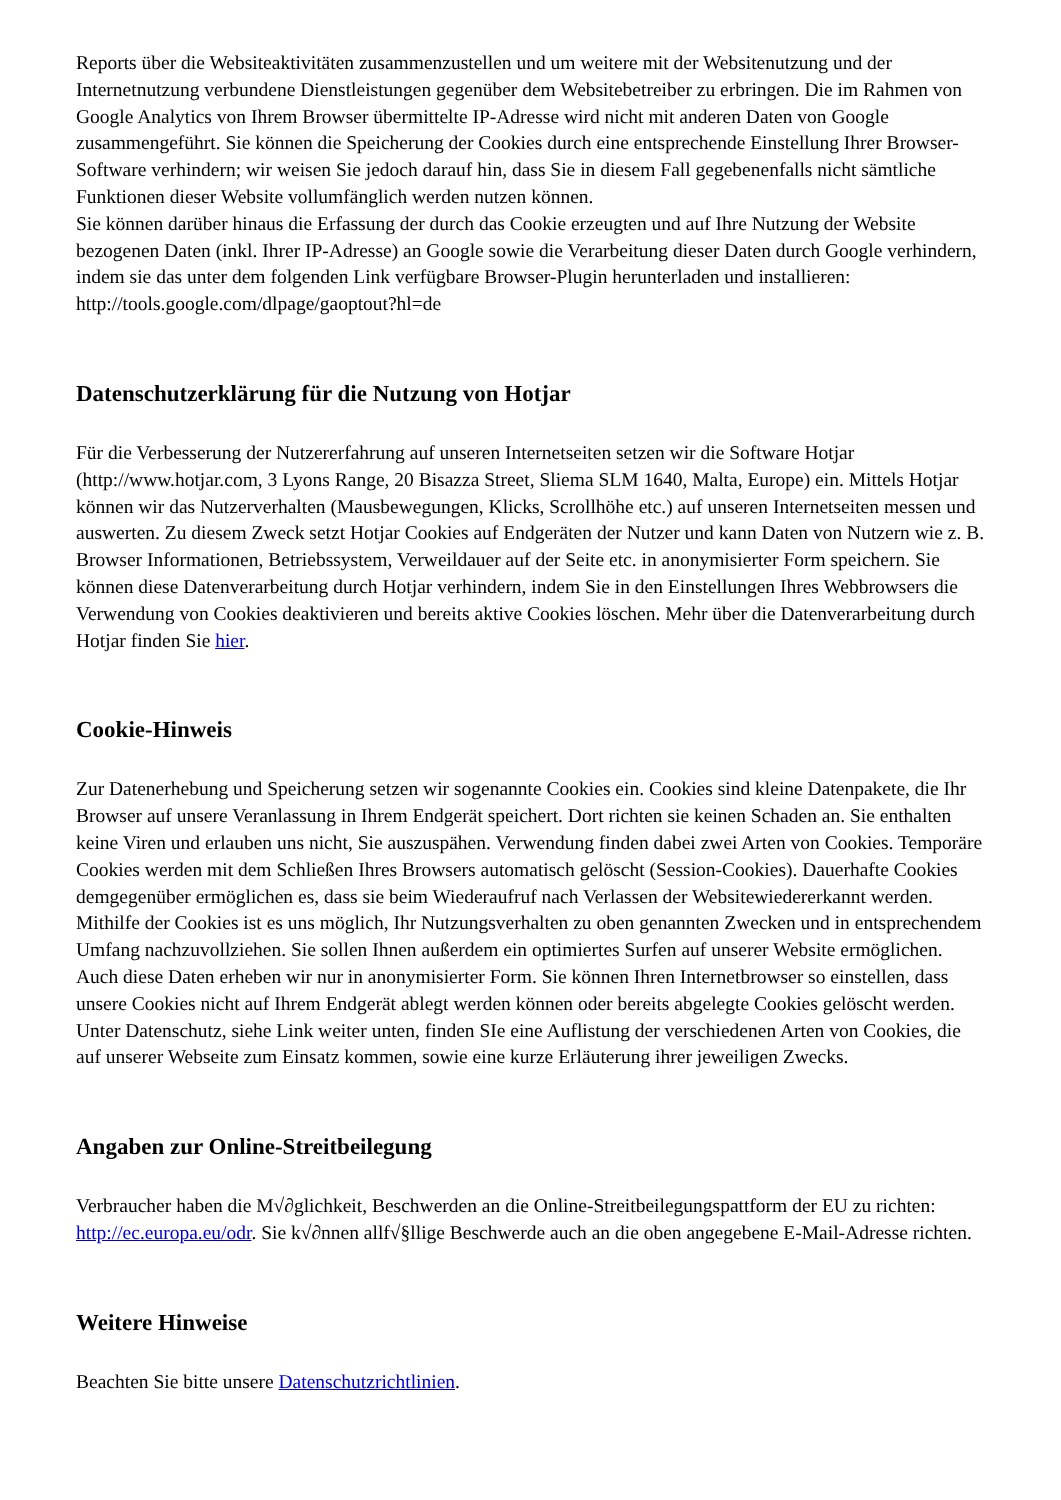Reports über die Websiteaktivitäten zusammenzustellen und um weitere mit der Websitenutzung und der Internetnutzung verbundene Dienstleistungen gegenüber dem Websitebetreiber zu erbringen. Die im Rahmen von Google Analytics von Ihrem Browser übermittelte IP-Adresse wird nicht mit anderen Daten von Google zusammengeführt. Sie können die Speicherung der Cookies durch eine entsprechende Einstellung Ihrer Browser-Software verhindern; wir weisen Sie jedoch darauf hin, dass Sie in diesem Fall gegebenenfalls nicht sämtliche Funktionen dieser Website vollumfänglich werden nutzen können.
Sie können darüber hinaus die Erfassung der durch das Cookie erzeugten und auf Ihre Nutzung der Website bezogenen Daten (inkl. Ihrer IP-Adresse) an Google sowie die Verarbeitung dieser Daten durch Google verhindern, indem sie das unter dem folgenden Link verfügbare Browser-Plugin herunterladen und installieren: http://tools.google.com/dlpage/gaoptout?hl=de
Datenschutzerklärung für die Nutzung von Hotjar
Für die Verbesserung der Nutzererfahrung auf unseren Internetseiten setzen wir die Software Hotjar (http://www.hotjar.com, 3 Lyons Range, 20 Bisazza Street, Sliema SLM 1640, Malta, Europe) ein. Mittels Hotjar können wir das Nutzerverhalten (Mausbewegungen, Klicks, Scrollhöhe etc.) auf unseren Internetseiten messen und auswerten. Zu diesem Zweck setzt Hotjar Cookies auf Endgeräten der Nutzer und kann Daten von Nutzern wie z. B. Browser Informationen, Betriebssystem, Verweildauer auf der Seite etc. in anonymisierter Form speichern. Sie können diese Datenverarbeitung durch Hotjar verhindern, indem Sie in den Einstellungen Ihres Webbrowsers die Verwendung von Cookies deaktivieren und bereits aktive Cookies löschen. Mehr über die Datenverarbeitung durch Hotjar finden Sie hier.
Cookie-Hinweis
Zur Datenerhebung und Speicherung setzen wir sogenannte Cookies ein. Cookies sind kleine Datenpakete, die Ihr Browser auf unsere Veranlassung in Ihrem Endgerät speichert. Dort richten sie keinen Schaden an. Sie enthalten keine Viren und erlauben uns nicht, Sie auszuspähen. Verwendung finden dabei zwei Arten von Cookies. Temporäre Cookies werden mit dem Schließen Ihres Browsers automatisch gelöscht (Session-Cookies). Dauerhafte Cookies demgegenüber ermöglichen es, dass sie beim Wiederaufruf nach Verlassen der Websitewiedererkannt werden. Mithilfe der Cookies ist es uns möglich, Ihr Nutzungsverhalten zu oben genannten Zwecken und in entsprechendem Umfang nachzuvollziehen. Sie sollen Ihnen außerdem ein optimiertes Surfen auf unserer Website ermöglichen. Auch diese Daten erheben wir nur in anonymisierter Form. Sie können Ihren Internetbrowser so einstellen, dass unsere Cookies nicht auf Ihrem Endgerät ablegt werden können oder bereits abgelegte Cookies gelöscht werden. Unter Datenschutz, siehe Link weiter unten, finden SIe eine Auflistung der verschiedenen Arten von Cookies, die auf unserer Webseite zum Einsatz kommen, sowie eine kurze Erläuterung ihrer jeweiligen Zwecks.
Angaben zur Online-Streitbeilegung
Verbraucher haben die M√∂glichkeit, Beschwerden an die Online-Streitbeilegungspattform der EU zu richten: http://ec.europa.eu/odr. Sie k√∂nnen allf√§llige Beschwerde auch an die oben angegebene E-Mail-Adresse richten.
Weitere Hinweise
Beachten Sie bitte unsere Datenschutzrichtlinien.